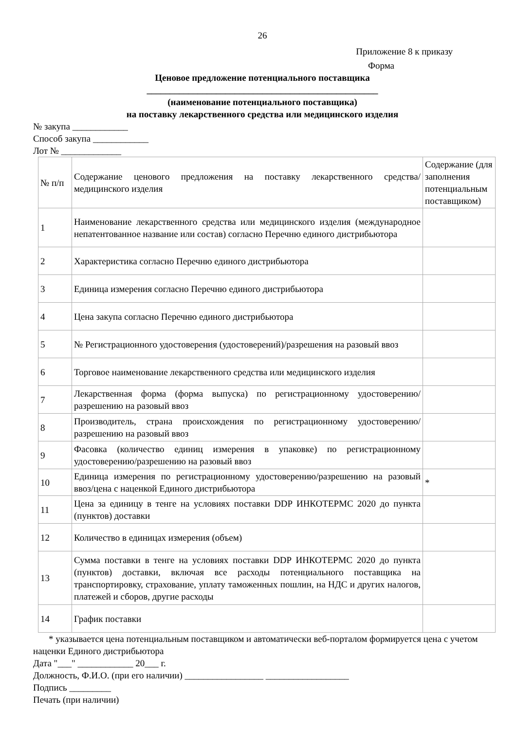26
Приложение 8 к приказу
Форма
Ценовое предложение потенциального поставщика
__________________________________________________
(наименование потенциального поставщика)
на поставку лекарственного средства или медицинского изделия
№ закупа ____________
Способ закупа ____________
Лот № _____________
| № п/п | Содержание ценового предложения на поставку лекарственного средства/медицинского изделия | Содержание (для заполнения потенциальным поставщиком) |
| 1 | Наименование лекарственного средства или медицинского изделия (международное непатентованное название или состав) согласно Перечню единого дистрибьютора | |
| 2 | Характеристика согласно Перечню единого дистрибьютора | |
| 3 | Единица измерения согласно Перечню единого дистрибьютора | |
| 4 | Цена закупа согласно Перечню единого дистрибьютора | |
| 5 | № Регистрационного удостоверения (удостоверений)/разрешения на разовый ввоз | |
| 6 | Торговое наименование лекарственного средства или медицинского изделия | |
| 7 | Лекарственная форма (форма выпуска) по регистрационному удостоверению/разрешению на разовый ввоз | |
| 8 | Производитель, страна происхождения по регистрационному удостоверению/разрешению на разовый ввоз | |
| 9 | Фасовка (количество единиц измерения в упаковке) по регистрационному удостоверению/разрешению на разовый ввоз | |
| 10 | Единица измерения по регистрационному удостоверению/разрешению на разовый ввоз/цена с наценкой Единого дистрибьютора | * |
| 11 | Цена за единицу в тенге на условиях поставки DDP ИНКОТЕРМС 2020 до пункта (пунктов) доставки | |
| 12 | Количество в единицах измерения (объем) | |
| 13 | Сумма поставки в тенге на условиях поставки DDP ИНКОТЕРМС 2020 до пункта (пунктов) доставки, включая все расходы потенциального поставщика на транспортировку, страхование, уплату таможенных пошлин, на НДС и других налогов, платежей и сборов, другие расходы | |
| 14 | График поставки | |
* указывается цена потенциальным поставщиком и автоматически веб-порталом формируется цена с учетом наценки Единого дистрибьютора
Дата "___" ____________ 20___ г.
Должность, Ф.И.О. (при его наличии) _________________ __________________
Подпись _________
Печать (при наличии)